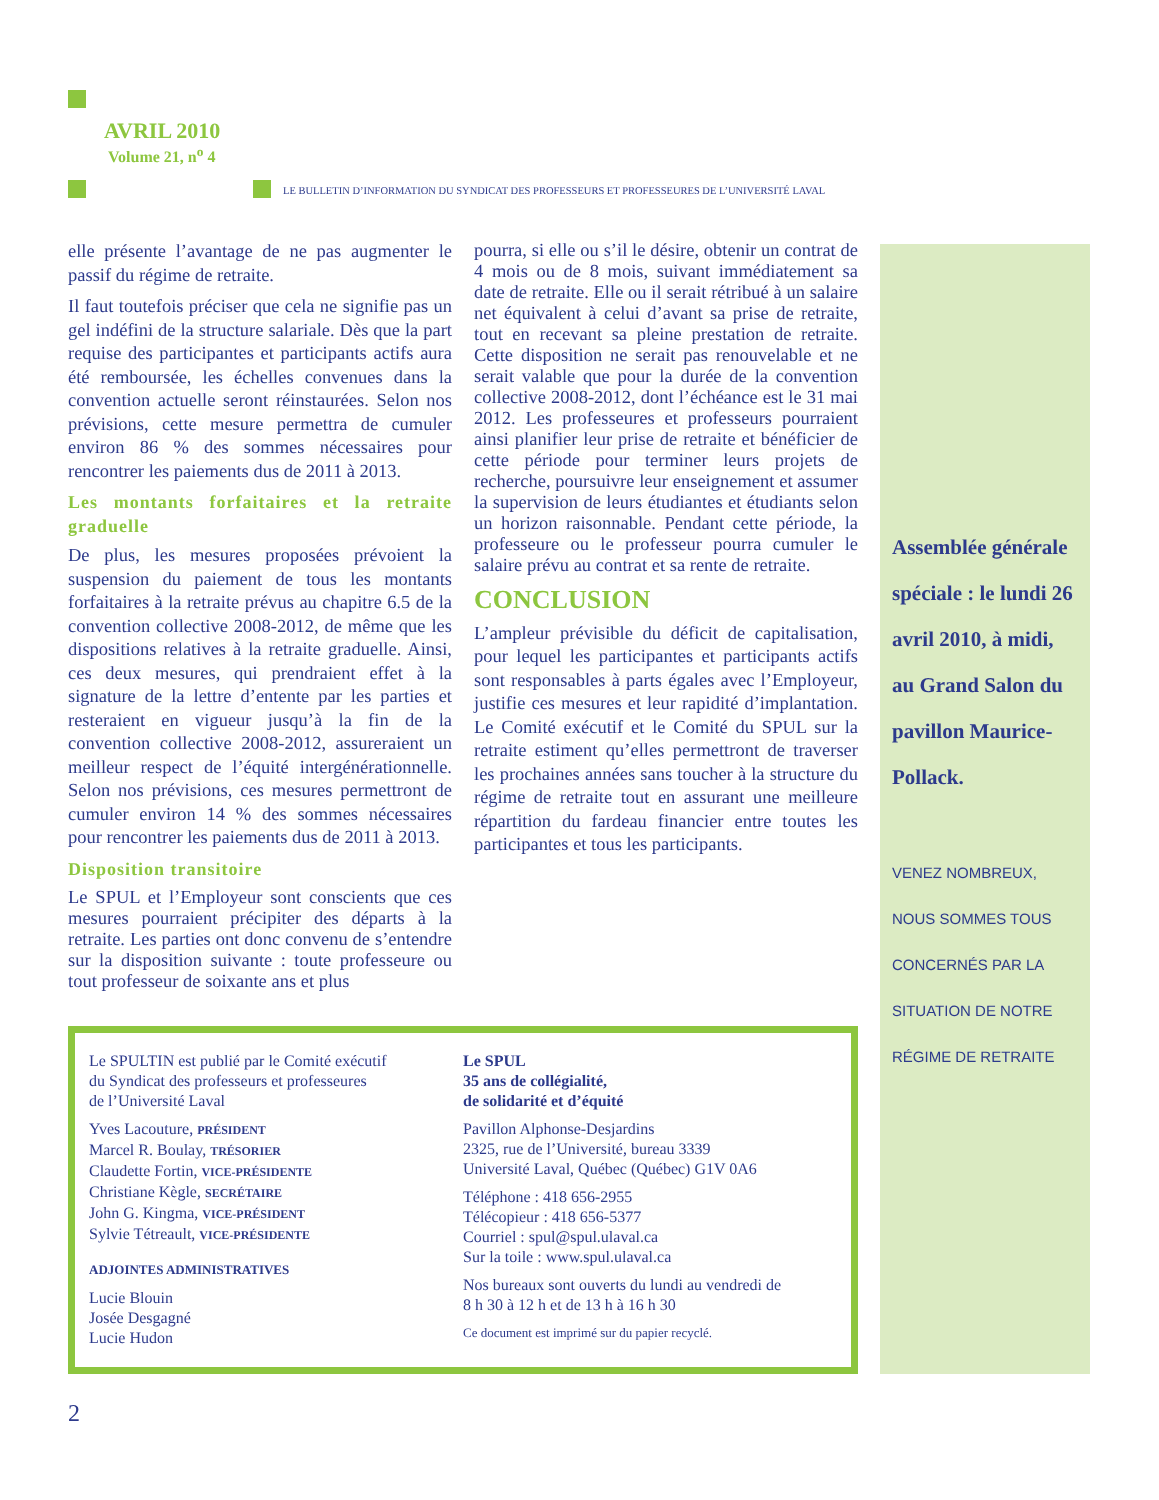AVRIL 2010
Volume 21, n<sup>o</sup> 4
LE BULLETIN D’INFORMATION DU SYNDICAT DES PROFESSEURS ET PROFESSEURES DE L’UNIVERSITÉ LAVAL
elle présente l’avantage de ne pas augmenter le passif du régime de retraite.
Il faut toutefois préciser que cela ne signifie pas un gel indéfini de la structure salariale. Dès que la part requise des participantes et participants actifs aura été remboursée, les échelles convenues dans la convention actuelle seront réinstaurées. Selon nos prévisions, cette mesure permettra de cumuler environ 86 % des sommes nécessaires pour rencontrer les paiements dus de 2011 à 2013.
Les montants forfaitaires et la retraite graduelle
De plus, les mesures proposées prévoient la suspension du paiement de tous les montants forfaitaires à la retraite prévus au chapitre 6.5 de la convention collective 2008-2012, de même que les dispositions relatives à la retraite graduelle. Ainsi, ces deux mesures, qui prendraient effet à la signature de la lettre d’entente par les parties et resteraient en vigueur jusqu’à la fin de la convention collective 2008-2012, assureraient un meilleur respect de l’équité intergénérationnelle. Selon nos prévisions, ces mesures permettront de cumuler environ 14 % des sommes nécessaires pour rencontrer les paiements dus de 2011 à 2013.
Disposition transitoire
Le SPUL et l’Employeur sont conscients que ces mesures pourraient précipiter des départs à la retraite. Les parties ont donc convenu de s’entendre sur la disposition suivante : toute professeure ou tout professeur de soixante ans et plus
pourra, si elle ou s’il le désire, obtenir un contrat de 4 mois ou de 8 mois, suivant immédiatement sa date de retraite. Elle ou il serait rétribué à un salaire net équivalent à celui d’avant sa prise de retraite, tout en recevant sa pleine prestation de retraite. Cette disposition ne serait pas renouvelable et ne serait valable que pour la durée de la convention collective 2008-2012, dont l’échéance est le 31 mai 2012. Les professeures et professeurs pourraient ainsi planifier leur prise de retraite et bénéficier de cette période pour terminer leurs projets de recherche, poursuivre leur enseignement et assumer la supervision de leurs étudiantes et étudiants selon un horizon raisonnable. Pendant cette période, la professeure ou le professeur pourra cumuler le salaire prévu au contrat et sa rente de retraite.
CONCLUSION
L’ampleur prévisible du déficit de capitalisation, pour lequel les participantes et participants actifs sont responsables à parts égales avec l’Employeur, justifie ces mesures et leur rapidité d’implantation. Le Comité exécutif et le Comité du SPUL sur la retraite estiment qu’elles permettront de traverser les prochaines années sans toucher à la structure du régime de retraite tout en assurant une meilleure répartition du fardeau financier entre toutes les participantes et tous les participants.
Assemblée générale spéciale : le lundi 26 avril 2010, à midi, au Grand Salon du pavillon Maurice-Pollack.
VENEZ NOMBREUX, NOUS SOMMES TOUS CONCERNÉS PAR LA SITUATION DE NOTRE RÉGIME DE RETRAITE
Le SPULTIN est publié par le Comité exécutif
du Syndicat des professeurs et professeures
de l’Université Laval
Yves Lacouture, PRÉSIDENT
Marcel R. Boulay, TRÉSORIER
Claudette Fortin, VICE-PRÉSIDENTE
Christiane Kègle, SECRÉTAIRE
John G. Kingma, VICE-PRÉSIDENT
Sylvie Tétreault, VICE-PRÉSIDENTE
ADJOINTES ADMINISTRATIVES
Lucie Blouin
Josée Desgagné
Lucie Hudon
Le SPUL
35 ans de collégialité,
de solidarité et d’équité
Pavillon Alphonse-Desjardins
2325, rue de l’Université, bureau 3339
Université Laval, Québec (Québec) G1V 0A6
Téléphone : 418 656-2955
Télécopieur : 418 656-5377
Courriel : spul@spul.ulaval.ca
Sur la toile : www.spul.ulaval.ca
Nos bureaux sont ouverts du lundi au vendredi de
8 h 30 à 12 h et de 13 h à 16 h 30
Ce document est imprimé sur du papier recyclé.
2